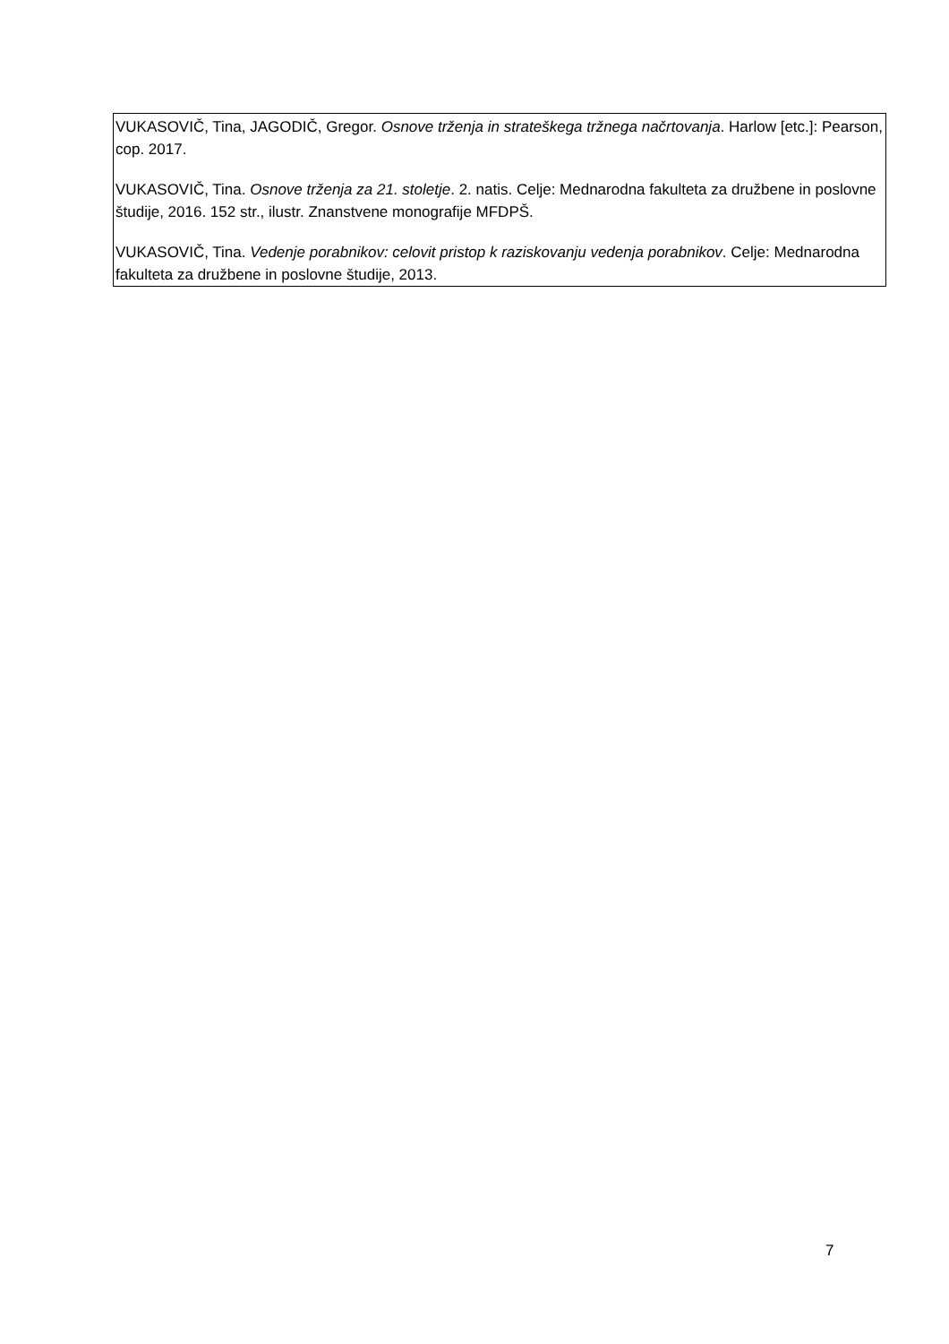| VUKASOVIČ, Tina, JAGODIČ, Gregor. Osnove trženja in strateškega tržnega načrtovanja . Harlow [etc.]: Pearson, cop. 2017. VUKASOVIČ, Tina. Osnove trženja za 21. stoletje . 2. natis. Celje: Mednarodna fakulteta za družbene in poslovne študije, 2016. 152 str., ilustr. Znanstvene monografije MFDPŠ. VUKASOVIČ, Tina. Vedenje porabnikov: celovit pristop k raziskovanju vedenja porabnikov . Celje: Mednarodna fakulteta za družbene in poslovne študije, 2013. |
7